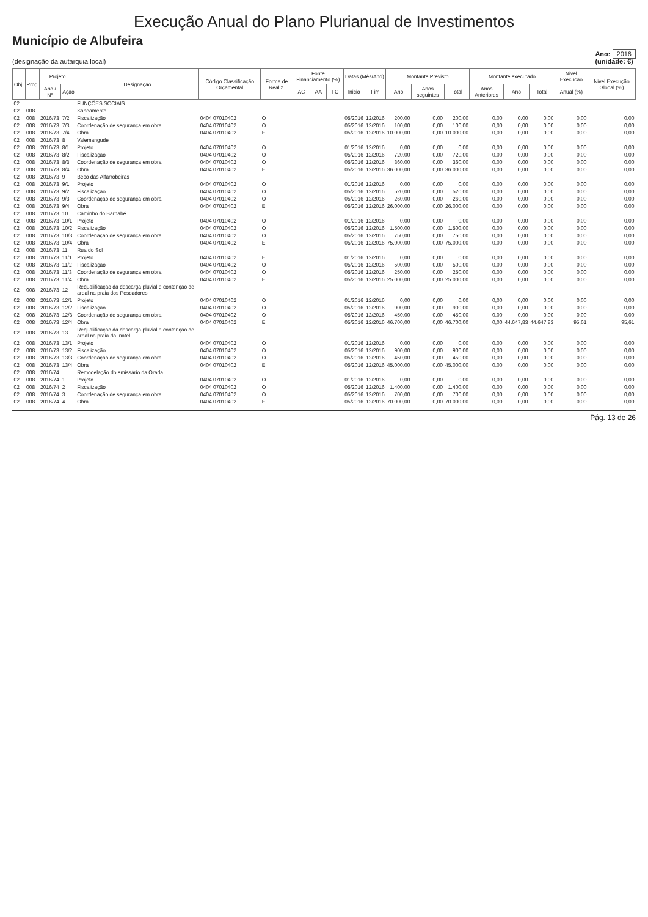Execução Anual do Plano Plurianual de Investimentos
Município de Albufeira
(designação da autarquia local)
Ano: 2016
(unidade: €)
| Obj. | Prog | Projeto | | Designação | Código Classificação Orçamental | Forma de Realiz. | Fonte Financiamento (%) | | | Datas (Mês/Ano) | | Montante Previsto | | | Montante executado | | | Nivel Execucao | Nivel Execução Global (%) |
| --- | --- | --- | --- | --- | --- | --- | --- | --- | --- | --- | --- | --- | --- | --- | --- | --- | --- | --- | --- |
| | | Ano / Nº | Ação | | | | AC | AA | FC | Inicio | Fim | Ano | Anos seguintes | Total | Anos Anteriores | Ano | Total | Anual (%) | |
| 02 | | | | FUNÇÕES SOCIAIS | | | | | | | | | | | | | | | |
| 02 | 008 | | | Saneamento | | | | | | | | | | | | | | | |
| 02 | 008 | 2016/73 | 7/2 | Fiscalização | 0404 07010402 | O | | | | 05/2016 | 12/2016 | 200,00 | 0,00 | 200,00 | 0,00 | 0,00 | 0,00 | 0,00 | 0,00 |
| 02 | 008 | 2016/73 | 7/3 | Coordenação de segurança em obra | 0404 07010402 | O | | | | 05/2016 | 12/2016 | 100,00 | 0,00 | 100,00 | 0,00 | 0,00 | 0,00 | 0,00 | 0,00 |
| 02 | 008 | 2016/73 | 7/4 | Obra | 0404 07010402 | E | | | | 05/2016 | 12/2016 | 10.000,00 | 0,00 | 10.000,00 | 0,00 | 0,00 | 0,00 | 0,00 | 0,00 |
| 02 | 008 | 2016/73 | 8 | Valemangude | | | | | | | | | | | | | | | |
| 02 | 008 | 2016/73 | 8/1 | Projeto | 0404 07010402 | O | | | | 01/2016 | 12/2016 | 0,00 | 0,00 | 0,00 | 0,00 | 0,00 | 0,00 | 0,00 | 0,00 |
| 02 | 008 | 2016/73 | 8/2 | Fiscalização | 0404 07010402 | O | | | | 05/2016 | 12/2016 | 720,00 | 0,00 | 720,00 | 0,00 | 0,00 | 0,00 | 0,00 | 0,00 |
| 02 | 008 | 2016/73 | 8/3 | Coordenação de segurança em obra | 0404 07010402 | O | | | | 05/2016 | 12/2016 | 360,00 | 0,00 | 360,00 | 0,00 | 0,00 | 0,00 | 0,00 | 0,00 |
| 02 | 008 | 2016/73 | 8/4 | Obra | 0404 07010402 | E | | | | 05/2016 | 12/2016 | 36.000,00 | 0,00 | 36.000,00 | 0,00 | 0,00 | 0,00 | 0,00 | 0,00 |
| 02 | 008 | 2016/73 | 9 | Beco das Alfarrobeiras | | | | | | | | | | | | | | | |
| 02 | 008 | 2016/73 | 9/1 | Projeto | 0404 07010402 | O | | | | 01/2016 | 12/2016 | 0,00 | 0,00 | 0,00 | 0,00 | 0,00 | 0,00 | 0,00 | 0,00 |
| 02 | 008 | 2016/73 | 9/2 | Fiscalização | 0404 07010402 | O | | | | 05/2016 | 12/2016 | 520,00 | 0,00 | 520,00 | 0,00 | 0,00 | 0,00 | 0,00 | 0,00 |
| 02 | 008 | 2016/73 | 9/3 | Coordenação de segurança em obra | 0404 07010402 | O | | | | 05/2016 | 12/2016 | 260,00 | 0,00 | 260,00 | 0,00 | 0,00 | 0,00 | 0,00 | 0,00 |
| 02 | 008 | 2016/73 | 9/4 | Obra | 0404 07010402 | E | | | | 05/2016 | 12/2016 | 26.000,00 | 0,00 | 26.000,00 | 0,00 | 0,00 | 0,00 | 0,00 | 0,00 |
| 02 | 008 | 2016/73 | 10 | Caminho do Barnabé | | | | | | | | | | | | | | | |
| 02 | 008 | 2016/73 | 10/1 | Projeto | 0404 07010402 | O | | | | 01/2016 | 12/2016 | 0,00 | 0,00 | 0,00 | 0,00 | 0,00 | 0,00 | 0,00 | 0,00 |
| 02 | 008 | 2016/73 | 10/2 | Fiscalização | 0404 07010402 | O | | | | 05/2016 | 12/2016 | 1.500,00 | 0,00 | 1.500,00 | 0,00 | 0,00 | 0,00 | 0,00 | 0,00 |
| 02 | 008 | 2016/73 | 10/3 | Coordenação de segurança em obra | 0404 07010402 | O | | | | 05/2016 | 12/2016 | 750,00 | 0,00 | 750,00 | 0,00 | 0,00 | 0,00 | 0,00 | 0,00 |
| 02 | 008 | 2016/73 | 10/4 | Obra | 0404 07010402 | E | | | | 05/2016 | 12/2016 | 75.000,00 | 0,00 | 75.000,00 | 0,00 | 0,00 | 0,00 | 0,00 | 0,00 |
| 02 | 008 | 2016/73 | 11 | Rua do Sol | | | | | | | | | | | | | | | |
| 02 | 008 | 2016/73 | 11/1 | Projeto | 0404 07010402 | E | | | | 01/2016 | 12/2016 | 0,00 | 0,00 | 0,00 | 0,00 | 0,00 | 0,00 | 0,00 | 0,00 |
| 02 | 008 | 2016/73 | 11/2 | Fiscalização | 0404 07010402 | O | | | | 05/2016 | 12/2016 | 500,00 | 0,00 | 500,00 | 0,00 | 0,00 | 0,00 | 0,00 | 0,00 |
| 02 | 008 | 2016/73 | 11/3 | Coordenação de segurança em obra | 0404 07010402 | O | | | | 05/2016 | 12/2016 | 250,00 | 0,00 | 250,00 | 0,00 | 0,00 | 0,00 | 0,00 | 0,00 |
| 02 | 008 | 2016/73 | 11/4 | Obra | 0404 07010402 | E | | | | 05/2016 | 12/2016 | 25.000,00 | 0,00 | 25.000,00 | 0,00 | 0,00 | 0,00 | 0,00 | 0,00 |
| 02 | 008 | 2016/73 | 12 | Requalificação da descarga pluvial e contenção de areal na praia dos Pescadores | | | | | | | | | | | | | | | |
| 02 | 008 | 2016/73 | 12/1 | Projeto | 0404 07010402 | O | | | | 01/2016 | 12/2016 | 0,00 | 0,00 | 0,00 | 0,00 | 0,00 | 0,00 | 0,00 | 0,00 |
| 02 | 008 | 2016/73 | 12/2 | Fiscalização | 0404 07010402 | O | | | | 05/2016 | 12/2016 | 900,00 | 0,00 | 900,00 | 0,00 | 0,00 | 0,00 | 0,00 | 0,00 |
| 02 | 008 | 2016/73 | 12/3 | Coordenação de segurança em obra | 0404 07010402 | O | | | | 05/2016 | 12/2016 | 450,00 | 0,00 | 450,00 | 0,00 | 0,00 | 0,00 | 0,00 | 0,00 |
| 02 | 008 | 2016/73 | 12/4 | Obra | 0404 07010402 | E | | | | 05/2016 | 12/2016 | 46.700,00 | 0,00 | 46.700,00 | 0,00 | 44.647,83 | 44.647,83 | 95,61 | 95,61 |
| 02 | 008 | 2016/73 | 13 | Requalificação da descarga pluvial e contenção de areal na praia do Inatel | | | | | | | | | | | | | | | |
| 02 | 008 | 2016/73 | 13/1 | Projeto | 0404 07010402 | O | | | | 01/2016 | 12/2016 | 0,00 | 0,00 | 0,00 | 0,00 | 0,00 | 0,00 | 0,00 | 0,00 |
| 02 | 008 | 2016/73 | 13/2 | Fiscalização | 0404 07010402 | O | | | | 05/2016 | 12/2016 | 900,00 | 0,00 | 900,00 | 0,00 | 0,00 | 0,00 | 0,00 | 0,00 |
| 02 | 008 | 2016/73 | 13/3 | Coordenação de segurança em obra | 0404 07010402 | O | | | | 05/2016 | 12/2016 | 450,00 | 0,00 | 450,00 | 0,00 | 0,00 | 0,00 | 0,00 | 0,00 |
| 02 | 008 | 2016/73 | 13/4 | Obra | 0404 07010402 | E | | | | 05/2016 | 12/2016 | 45.000,00 | 0,00 | 45.000,00 | 0,00 | 0,00 | 0,00 | 0,00 | 0,00 |
| 02 | 008 | 2016/74 | | Remodelação do emissário da Orada | | | | | | | | | | | | | | | |
| 02 | 008 | 2016/74 | 1 | Projeto | 0404 07010402 | O | | | | 01/2016 | 12/2016 | 0,00 | 0,00 | 0,00 | 0,00 | 0,00 | 0,00 | 0,00 | 0,00 |
| 02 | 008 | 2016/74 | 2 | Fiscalização | 0404 07010402 | O | | | | 05/2016 | 12/2016 | 1.400,00 | 0,00 | 1.400,00 | 0,00 | 0,00 | 0,00 | 0,00 | 0,00 |
| 02 | 008 | 2016/74 | 3 | Coordenação de segurança em obra | 0404 07010402 | O | | | | 05/2016 | 12/2016 | 700,00 | 0,00 | 700,00 | 0,00 | 0,00 | 0,00 | 0,00 | 0,00 |
| 02 | 008 | 2016/74 | 4 | Obra | 0404 07010402 | E | | | | 05/2016 | 12/2016 | 70.000,00 | 0,00 | 70.000,00 | 0,00 | 0,00 | 0,00 | 0,00 | 0,00 |
Pág. 13 de 26